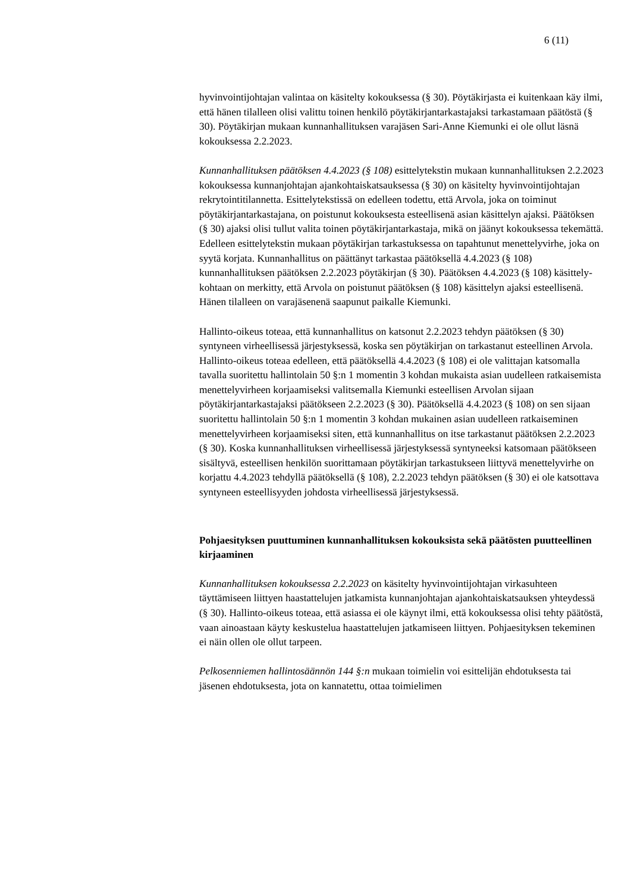6 (11)
hyvinvointijohtajan valintaa on käsitelty kokouksessa (§ 30). Pöytäkirjasta ei kuitenkaan käy ilmi, että hänen tilalleen olisi valittu toinen henkilö pöytäkirjantarkastajaksi tarkastamaan päätöstä (§ 30). Pöytäkirjan mukaan kunnanhallituksen varajäsen Sari-Anne Kiemunki ei ole ollut läsnä kokouksessa 2.2.2023.
Kunnanhallituksen päätöksen 4.4.2023 (§ 108) esittelytekstin mukaan kunnanhallituksen 2.2.2023 kokouksessa kunnanjohtajan ajankohtaiskatsauksessa (§ 30) on käsitelty hyvinvointijohtajan rekrytointitilannetta. Esittelytekstissä on edelleen todettu, että Arvola, joka on toiminut pöytäkirjantarkastajana, on poistunut kokouksesta esteellisenä asian käsittelyn ajaksi. Päätöksen (§ 30) ajaksi olisi tullut valita toinen pöytäkirjantarkastaja, mikä on jäänyt kokouksessa tekemättä. Edelleen esittelytekstin mukaan pöytäkirjan tarkastuksessa on tapahtunut menettelyvirhe, joka on syytä korjata. Kunnanhallitus on päättänyt tarkastaa päätöksellä 4.4.2023 (§ 108) kunnanhallituksen päätöksen 2.2.2023 pöytäkirjan (§ 30). Päätöksen 4.4.2023 (§ 108) käsittely-kohtaan on merkitty, että Arvola on poistunut päätöksen (§ 108) käsittelyn ajaksi esteellisenä. Hänen tilalleen on varajäsenenä saapunut paikalle Kiemunki.
Hallinto-oikeus toteaa, että kunnanhallitus on katsonut 2.2.2023 tehdyn päätöksen (§ 30) syntyneen virheellisessä järjestyksessä, koska sen pöytäkirjan on tarkastanut esteellinen Arvola. Hallinto-oikeus toteaa edelleen, että päätöksellä 4.4.2023 (§ 108) ei ole valittajan katsomalla tavalla suoritettu hallintolain 50 §:n 1 momentin 3 kohdan mukaista asian uudelleen ratkaisemista menettelyvirheen korjaamiseksi valitsemalla Kiemunki esteellisen Arvolan sijaan pöytäkirjantarkastajaksi päätökseen 2.2.2023 (§ 30). Päätöksellä 4.4.2023 (§ 108) on sen sijaan suoritettu hallintolain 50 §:n 1 momentin 3 kohdan mukainen asian uudelleen ratkaiseminen menettelyvirheen korjaamiseksi siten, että kunnanhallitus on itse tarkastanut päätöksen 2.2.2023 (§ 30). Koska kunnanhallituksen virheellisessä järjestyksessä syntyneeksi katsomaan päätökseen sisältyvä, esteellisen henkilön suorittamaan pöytäkirjan tarkastukseen liittyvä menettelyvirhe on korjattu 4.4.2023 tehdyllä päätöksellä (§ 108), 2.2.2023 tehdyn päätöksen (§ 30) ei ole katsottava syntyneen esteellisyyden johdosta virheellisessä järjestyksessä.
Pohjaesityksen puuttuminen kunnanhallituksen kokouksista sekä päätösten puutteellinen kirjaaminen
Kunnanhallituksen kokouksessa 2.2.2023 on käsitelty hyvinvointijohtajan virkasuhteen täyttämiseen liittyen haastattelujen jatkamista kunnanjohtajan ajankohtaiskatsauksen yhteydessä (§ 30). Hallinto-oikeus toteaa, että asiassa ei ole käynyt ilmi, että kokouksessa olisi tehty päätöstä, vaan ainoastaan käyty keskustelua haastattelujen jatkamiseen liittyen. Pohjaesityksen tekeminen ei näin ollen ole ollut tarpeen.
Pelkosenniemen hallintosäännön 144 §:n mukaan toimielin voi esittelijän ehdotuksesta tai jäsenen ehdotuksesta, jota on kannatettu, ottaa toimielimen